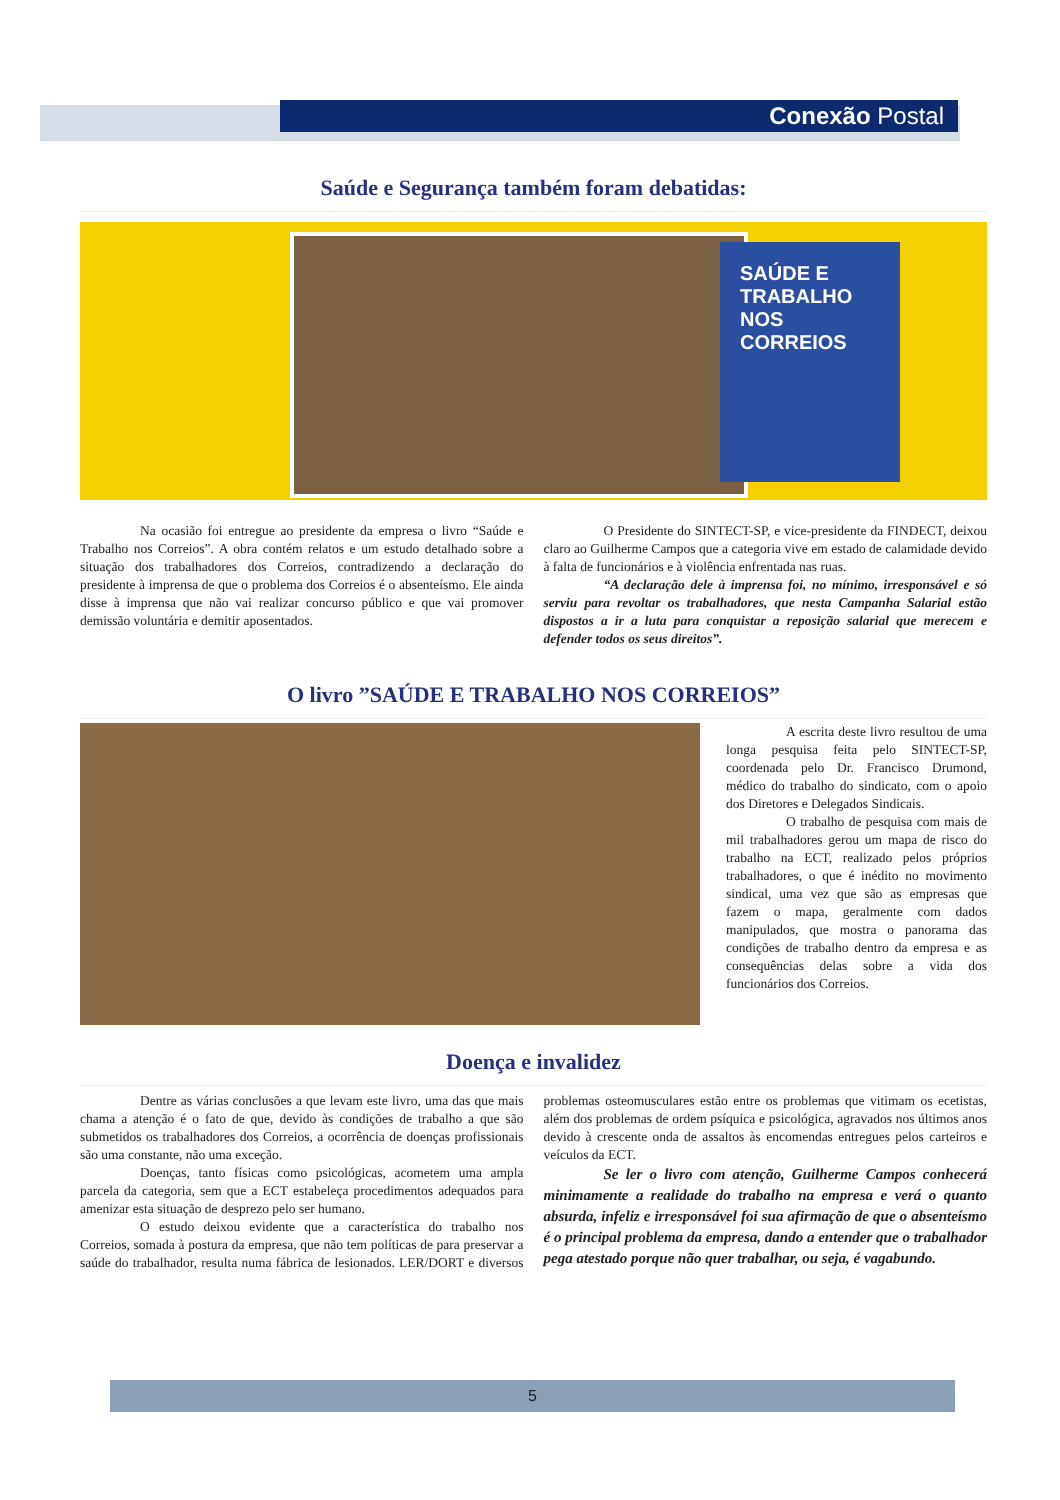Conexão Postal
Saúde e Segurança também foram debatidas:
SAÚDE E TRABALHO NOS CORREIOS
Na ocasião foi entregue ao presidente da empresa o livro “Saúde e Trabalho nos Correios”. A obra contém relatos e um estudo detalhado sobre a situação dos trabalhadores dos Correios, contradizendo a declaração do presidente à imprensa de que o problema dos Correios é o absenteísmo. Ele ainda disse à imprensa que não vai realizar concurso público e que vai promover demissão voluntária e demitir aposentados.
O Presidente do SINTECT-SP, e vice-presidente da FINDECT, deixou claro ao Guilherme Campos que a categoria vive em estado de calamidade devido à falta de funcionários e à violência enfrentada nas ruas.
“A declaração dele à imprensa foi, no mínimo, irresponsável e só serviu para revoltar os trabalhadores, que nesta Campanha Salarial estão dispostos a ir a luta para conquistar a reposição salarial que merecem e defender todos os seus direitos”.
O livro ”SAÚDE E TRABALHO NOS CORREIOS”
A escrita deste livro resultou de uma longa pesquisa feita pelo SINTECT-SP, coordenada pelo Dr. Francisco Drumond, médico do trabalho do sindicato, com o apoio dos Diretores e Delegados Sindicais.
O trabalho de pesquisa com mais de mil trabalhadores gerou um mapa de risco do trabalho na ECT, realizado pelos próprios trabalhadores, o que é inédito no movimento sindical, uma vez que são as empresas que fazem o mapa, geralmente com dados manipulados, que mostra o panorama das condições de trabalho dentro da empresa e as consequências delas sobre a vida dos funcionários dos Correios.
Doença e invalidez
Dentre as várias conclusões a que levam este livro, uma das que mais chama a atenção é o fato de que, devido às condições de trabalho a que são submetidos os trabalhadores dos Correios, a ocorrência de doenças profissionais são uma constante, não uma exceção.
Doenças, tanto físicas como psicológicas, acometem uma ampla parcela da categoria, sem que a ECT estabeleça procedimentos adequados para amenizar esta situação de desprezo pelo ser humano.
O estudo deixou evidente que a característica do trabalho nos Correios, somada à postura da empresa, que não tem políticas de para preservar a saúde do trabalhador, resulta numa fábrica de lesionados. LER/DORT e diversos problemas osteomusculares estão entre os problemas que vitimam os ecetistas, além dos problemas de ordem psíquica e psicológica, agravados nos últimos anos devido à crescente onda de assaltos às encomendas entregues pelos carteiros e veículos da ECT.
Se ler o livro com atenção, Guilherme Campos conhecerá minimamente a realidade do trabalho na empresa e verá o quanto absurda, infeliz e irresponsável foi sua afirmação de que o absenteísmo é o principal problema da empresa, dando a entender que o trabalhador pega atestado porque não quer trabalhar, ou seja, é vagabundo.
5